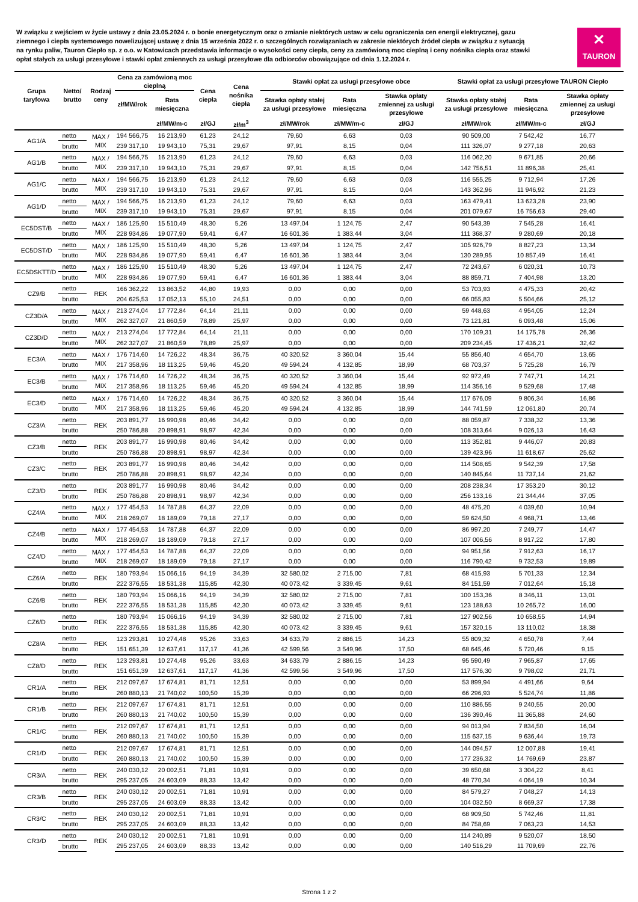W związku z wejściem w życie ustawy z dnia 23.05.2024 r. o bonie energetycznym oraz o zmianie niektórych ustaw w celu ograniczenia cen energii elektrycznej, gazu ziemnego i ciepła systemowego nowelizującej ustawę z dnia 15 września 2022 r. o szczególnych rozwiązaniach w zakresie niektórych źródeł ciepła w związku z sytuacją na rynku paliw, Tauron Ciepło sp. z o.o. w Katowicach przedstawia informacje o wysokości ceny ciepła, ceny za zamówioną moc cieplną i ceny nośnika ciepła oraz stawki opłat stałych za usługi przesyłowe i stawki opłat zmiennych za usługi przesyłowe dla odbiorców obowiązujące od dnia 1.12.2024 r.
✕
TAURON
| Grupa taryfowa | Netto/ brutto | Rodzaj ceny | Cena za zamówioną moc cieplną | | Cena ciepła | Cena nośnika ciepła | Stawki opłat za usługi przesyłowe obce | | | Stawki opłat za usługi przesyłowe TAURON Ciepło | | |
| --- | --- | --- | --- | --- | --- | --- | --- | --- | --- | --- | --- | --- |
| | | | zł/MW/rok | Rata miesięczna | | | Stawka opłaty stałej za usługi przesyłowe | Rata miesięczna | Stawka opłaty zmiennej za usługi przesyłowe | Stawka opłaty stałej za usługi przesyłowe | Rata miesięczna | Stawka opłaty zmiennej za usługi przesyłowe |
| | | | | zł/MW/m-c | zł/GJ | zł/m<sup>3</sup> | zł/MW/rok | zł/MW/m-c | zł/GJ | zł/MW/rok | zł/MW/m-c | zł/GJ |
| AG1/A | netto | MAX / MIX | 194 566,75 | 16 213,90 | 61,23 | 24,12 | 79,60 | 6,63 | 0,03 | 90 509,00 | 7 542,42 | 16,77 |
| | brutto | | 239 317,10 | 19 943,10 | 75,31 | 29,67 | 97,91 | 8,15 | 0,04 | 111 326,07 | 9 277,18 | 20,63 |
| AG1/B | netto | MAX / MIX | 194 566,75 | 16 213,90 | 61,23 | 24,12 | 79,60 | 6,63 | 0,03 | 116 062,20 | 9 671,85 | 20,66 |
| | brutto | | 239 317,10 | 19 943,10 | 75,31 | 29,67 | 97,91 | 8,15 | 0,04 | 142 756,51 | 11 896,38 | 25,41 |
| AG1/C | netto | MAX / MIX | 194 566,75 | 16 213,90 | 61,23 | 24,12 | 79,60 | 6,63 | 0,03 | 116 555,25 | 9 712,94 | 17,26 |
| | brutto | | 239 317,10 | 19 943,10 | 75,31 | 29,67 | 97,91 | 8,15 | 0,04 | 143 362,96 | 11 946,92 | 21,23 |
| AG1/D | netto | MAX / MIX | 194 566,75 | 16 213,90 | 61,23 | 24,12 | 79,60 | 6,63 | 0,03 | 163 479,41 | 13 623,28 | 23,90 |
| | brutto | | 239 317,10 | 19 943,10 | 75,31 | 29,67 | 97,91 | 8,15 | 0,04 | 201 079,67 | 16 756,63 | 29,40 |
| EC5DST/B | netto | MAX / MIX | 186 125,90 | 15 510,49 | 48,30 | 5,26 | 13 497,04 | 1 124,75 | 2,47 | 90 543,39 | 7 545,28 | 16,41 |
| | brutto | | 228 934,86 | 19 077,90 | 59,41 | 6,47 | 16 601,36 | 1 383,44 | 3,04 | 111 368,37 | 9 280,69 | 20,18 |
| EC5DST/D | netto | MAX / MIX | 186 125,90 | 15 510,49 | 48,30 | 5,26 | 13 497,04 | 1 124,75 | 2,47 | 105 926,79 | 8 827,23 | 13,34 |
| | brutto | | 228 934,86 | 19 077,90 | 59,41 | 6,47 | 16 601,36 | 1 383,44 | 3,04 | 130 289,95 | 10 857,49 | 16,41 |
| EC5DSKTT/D | netto | MAX / MIX | 186 125,90 | 15 510,49 | 48,30 | 5,26 | 13 497,04 | 1 124,75 | 2,47 | 72 243,67 | 6 020,31 | 10,73 |
| | brutto | | 228 934,86 | 19 077,90 | 59,41 | 6,47 | 16 601,36 | 1 383,44 | 3,04 | 88 859,71 | 7 404,98 | 13,20 |
| CZ9/B | netto | REK | 166 362,22 | 13 863,52 | 44,80 | 19,93 | 0,00 | 0,00 | 0,00 | 53 703,93 | 4 475,33 | 20,42 |
| | brutto | | 204 625,53 | 17 052,13 | 55,10 | 24,51 | 0,00 | 0,00 | 0,00 | 66 055,83 | 5 504,66 | 25,12 |
| CZ3D/A | netto | MAX / MIX | 213 274,04 | 17 772,84 | 64,14 | 21,11 | 0,00 | 0,00 | 0,00 | 59 448,63 | 4 954,05 | 12,24 |
| | brutto | | 262 327,07 | 21 860,59 | 78,89 | 25,97 | 0,00 | 0,00 | 0,00 | 73 121,81 | 6 093,48 | 15,06 |
| CZ3D/D | netto | MAX / MIX | 213 274,04 | 17 772,84 | 64,14 | 21,11 | 0,00 | 0,00 | 0,00 | 170 109,31 | 14 175,78 | 26,36 |
| | brutto | | 262 327,07 | 21 860,59 | 78,89 | 25,97 | 0,00 | 0,00 | 0,00 | 209 234,45 | 17 436,21 | 32,42 |
| EC3/A | netto | MAX / MIX | 176 714,60 | 14 726,22 | 48,34 | 36,75 | 40 320,52 | 3 360,04 | 15,44 | 55 856,40 | 4 654,70 | 13,65 |
| | brutto | | 217 358,96 | 18 113,25 | 59,46 | 45,20 | 49 594,24 | 4 132,85 | 18,99 | 68 703,37 | 5 725,28 | 16,79 |
| EC3/B | netto | MAX / MIX | 176 714,60 | 14 726,22 | 48,34 | 36,75 | 40 320,52 | 3 360,04 | 15,44 | 92 972,49 | 7 747,71 | 14,21 |
| | brutto | | 217 358,96 | 18 113,25 | 59,46 | 45,20 | 49 594,24 | 4 132,85 | 18,99 | 114 356,16 | 9 529,68 | 17,48 |
| EC3/D | netto | MAX / MIX | 176 714,60 | 14 726,22 | 48,34 | 36,75 | 40 320,52 | 3 360,04 | 15,44 | 117 676,09 | 9 806,34 | 16,86 |
| | brutto | | 217 358,96 | 18 113,25 | 59,46 | 45,20 | 49 594,24 | 4 132,85 | 18,99 | 144 741,59 | 12 061,80 | 20,74 |
| CZ3/A | netto | REK | 203 891,77 | 16 990,98 | 80,46 | 34,42 | 0,00 | 0,00 | 0,00 | 88 059,87 | 7 338,32 | 13,36 |
| | brutto | | 250 786,88 | 20 898,91 | 98,97 | 42,34 | 0,00 | 0,00 | 0,00 | 108 313,64 | 9 026,13 | 16,43 |
| CZ3/B | netto | REK | 203 891,77 | 16 990,98 | 80,46 | 34,42 | 0,00 | 0,00 | 0,00 | 113 352,81 | 9 446,07 | 20,83 |
| | brutto | | 250 786,88 | 20 898,91 | 98,97 | 42,34 | 0,00 | 0,00 | 0,00 | 139 423,96 | 11 618,67 | 25,62 |
| CZ3/C | netto | REK | 203 891,77 | 16 990,98 | 80,46 | 34,42 | 0,00 | 0,00 | 0,00 | 114 508,65 | 9 542,39 | 17,58 |
| | brutto | | 250 786,88 | 20 898,91 | 98,97 | 42,34 | 0,00 | 0,00 | 0,00 | 140 845,64 | 11 737,14 | 21,62 |
| CZ3/D | netto | REK | 203 891,77 | 16 990,98 | 80,46 | 34,42 | 0,00 | 0,00 | 0,00 | 208 238,34 | 17 353,20 | 30,12 |
| | brutto | | 250 786,88 | 20 898,91 | 98,97 | 42,34 | 0,00 | 0,00 | 0,00 | 256 133,16 | 21 344,44 | 37,05 |
| CZ4/A | netto | MAX / MIX | 177 454,53 | 14 787,88 | 64,37 | 22,09 | 0,00 | 0,00 | 0,00 | 48 475,20 | 4 039,60 | 10,94 |
| | brutto | | 218 269,07 | 18 189,09 | 79,18 | 27,17 | 0,00 | 0,00 | 0,00 | 59 624,50 | 4 968,71 | 13,46 |
| CZ4/B | netto | MAX / MIX | 177 454,53 | 14 787,88 | 64,37 | 22,09 | 0,00 | 0,00 | 0,00 | 86 997,20 | 7 249,77 | 14,47 |
| | brutto | | 218 269,07 | 18 189,09 | 79,18 | 27,17 | 0,00 | 0,00 | 0,00 | 107 006,56 | 8 917,22 | 17,80 |
| CZ4/D | netto | MAX / MIX | 177 454,53 | 14 787,88 | 64,37 | 22,09 | 0,00 | 0,00 | 0,00 | 94 951,56 | 7 912,63 | 16,17 |
| | brutto | | 218 269,07 | 18 189,09 | 79,18 | 27,17 | 0,00 | 0,00 | 0,00 | 116 790,42 | 9 732,53 | 19,89 |
| CZ6/A | netto | REK | 180 793,94 | 15 066,16 | 94,19 | 34,39 | 32 580,02 | 2 715,00 | 7,81 | 68 415,93 | 5 701,33 | 12,34 |
| | brutto | | 222 376,55 | 18 531,38 | 115,85 | 42,30 | 40 073,42 | 3 339,45 | 9,61 | 84 151,59 | 7 012,64 | 15,18 |
| CZ6/B | netto | REK | 180 793,94 | 15 066,16 | 94,19 | 34,39 | 32 580,02 | 2 715,00 | 7,81 | 100 153,36 | 8 346,11 | 13,01 |
| | brutto | | 222 376,55 | 18 531,38 | 115,85 | 42,30 | 40 073,42 | 3 339,45 | 9,61 | 123 188,63 | 10 265,72 | 16,00 |
| CZ6/D | netto | REK | 180 793,94 | 15 066,16 | 94,19 | 34,39 | 32 580,02 | 2 715,00 | 7,81 | 127 902,56 | 10 658,55 | 14,94 |
| | brutto | | 222 376,55 | 18 531,38 | 115,85 | 42,30 | 40 073,42 | 3 339,45 | 9,61 | 157 320,15 | 13 110,02 | 18,38 |
| CZ8/A | netto | REK | 123 293,81 | 10 274,48 | 95,26 | 33,63 | 34 633,79 | 2 886,15 | 14,23 | 55 809,32 | 4 650,78 | 7,44 |
| | brutto | | 151 651,39 | 12 637,61 | 117,17 | 41,36 | 42 599,56 | 3 549,96 | 17,50 | 68 645,46 | 5 720,46 | 9,15 |
| CZ8/D | netto | REK | 123 293,81 | 10 274,48 | 95,26 | 33,63 | 34 633,79 | 2 886,15 | 14,23 | 95 590,49 | 7 965,87 | 17,65 |
| | brutto | | 151 651,39 | 12 637,61 | 117,17 | 41,36 | 42 599,56 | 3 549,96 | 17,50 | 117 576,30 | 9 798,02 | 21,71 |
| CR1/A | netto | REK | 212 097,67 | 17 674,81 | 81,71 | 12,51 | 0,00 | 0,00 | 0,00 | 53 899,94 | 4 491,66 | 9,64 |
| | brutto | | 260 880,13 | 21 740,02 | 100,50 | 15,39 | 0,00 | 0,00 | 0,00 | 66 296,93 | 5 524,74 | 11,86 |
| CR1/B | netto | REK | 212 097,67 | 17 674,81 | 81,71 | 12,51 | 0,00 | 0,00 | 0,00 | 110 886,55 | 9 240,55 | 20,00 |
| | brutto | | 260 880,13 | 21 740,02 | 100,50 | 15,39 | 0,00 | 0,00 | 0,00 | 136 390,46 | 11 365,88 | 24,60 |
| CR1/C | netto | REK | 212 097,67 | 17 674,81 | 81,71 | 12,51 | 0,00 | 0,00 | 0,00 | 94 013,94 | 7 834,50 | 16,04 |
| | brutto | | 260 880,13 | 21 740,02 | 100,50 | 15,39 | 0,00 | 0,00 | 0,00 | 115 637,15 | 9 636,44 | 19,73 |
| CR1/D | netto | REK | 212 097,67 | 17 674,81 | 81,71 | 12,51 | 0,00 | 0,00 | 0,00 | 144 094,57 | 12 007,88 | 19,41 |
| | brutto | | 260 880,13 | 21 740,02 | 100,50 | 15,39 | 0,00 | 0,00 | 0,00 | 177 236,32 | 14 769,69 | 23,87 |
| CR3/A | netto | REK | 240 030,12 | 20 002,51 | 71,81 | 10,91 | 0,00 | 0,00 | 0,00 | 39 650,68 | 3 304,22 | 8,41 |
| | brutto | | 295 237,05 | 24 603,09 | 88,33 | 13,42 | 0,00 | 0,00 | 0,00 | 48 770,34 | 4 064,19 | 10,34 |
| CR3/B | netto | REK | 240 030,12 | 20 002,51 | 71,81 | 10,91 | 0,00 | 0,00 | 0,00 | 84 579,27 | 7 048,27 | 14,13 |
| | brutto | | 295 237,05 | 24 603,09 | 88,33 | 13,42 | 0,00 | 0,00 | 0,00 | 104 032,50 | 8 669,37 | 17,38 |
| CR3/C | netto | REK | 240 030,12 | 20 002,51 | 71,81 | 10,91 | 0,00 | 0,00 | 0,00 | 68 909,50 | 5 742,46 | 11,81 |
| | brutto | | 295 237,05 | 24 603,09 | 88,33 | 13,42 | 0,00 | 0,00 | 0,00 | 84 758,69 | 7 063,23 | 14,53 |
| CR3/D | netto | REK | 240 030,12 | 20 002,51 | 71,81 | 10,91 | 0,00 | 0,00 | 0,00 | 114 240,89 | 9 520,07 | 18,50 |
| | brutto | | 295 237,05 | 24 603,09 | 88,33 | 13,42 | 0,00 | 0,00 | 0,00 | 140 516,29 | 11 709,69 | 22,76 |
Strona 1 z 2